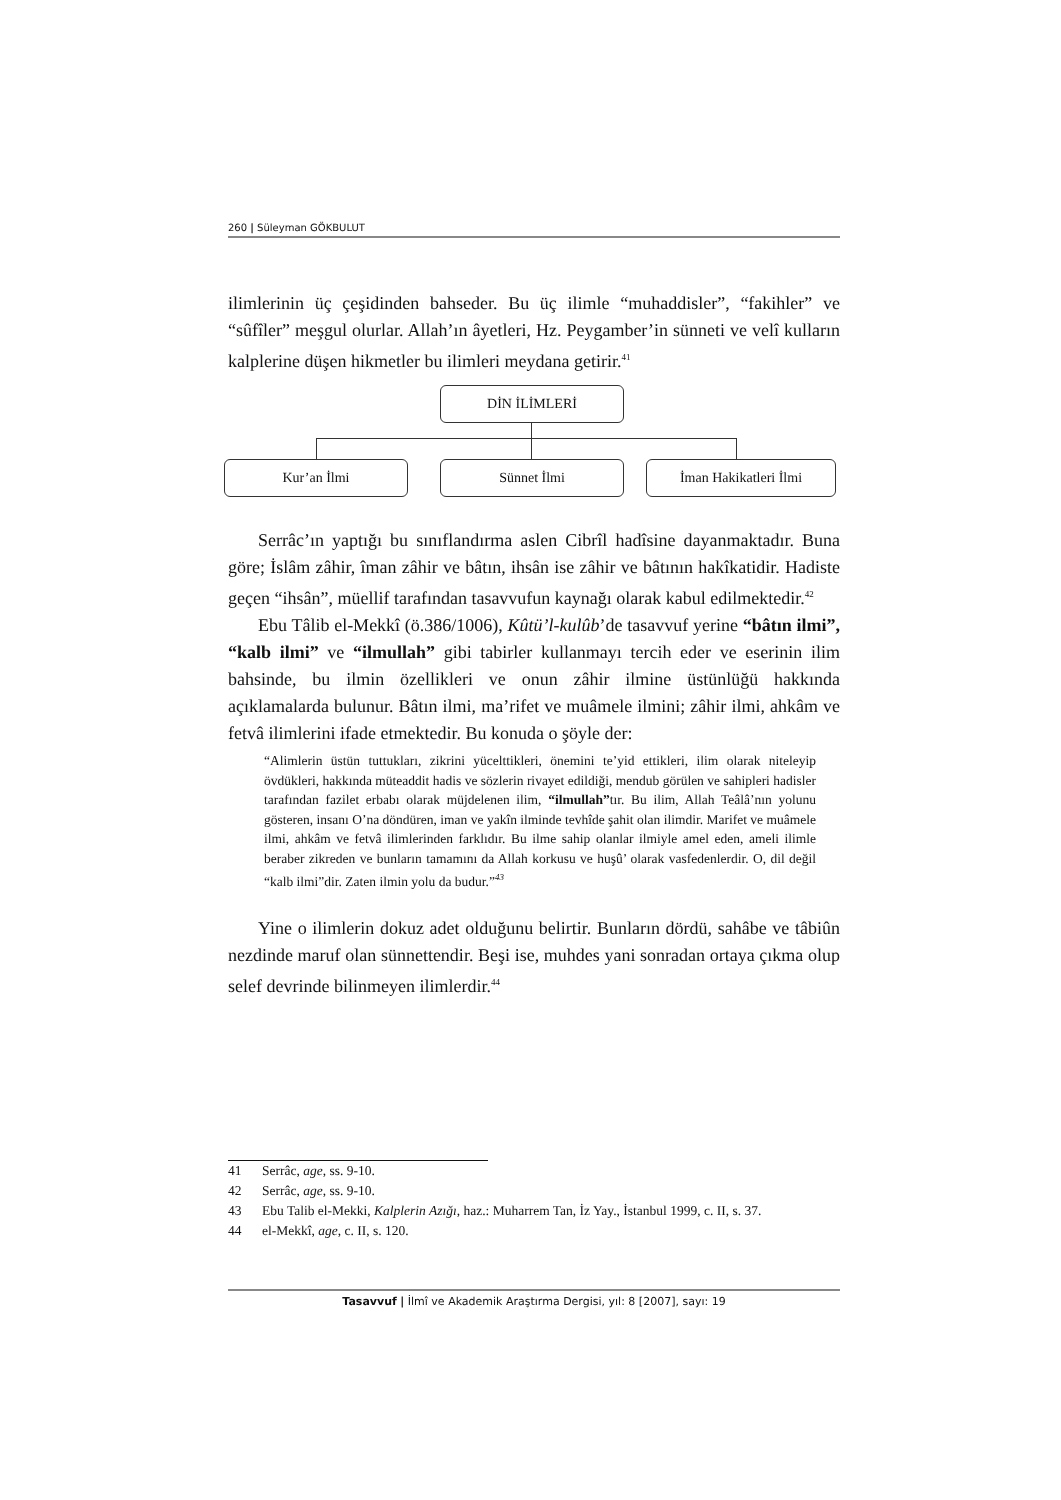260 | Süleyman GÖKBULUT
ilimlerinin üç çeşidinden bahseder. Bu üç ilimle “muhaddisler”, “fakihler” ve “sûfîler” meşgul olurlar. Allah’ın âyetleri, Hz. Peygamber’in sünneti ve velî kulların kalplerine düşen hikmetler bu ilimleri meydana getirir.<sup>41</sup>
DİN İLİMLERİ
Kur’an İlmi Sünnet İlmi İman Hakikatleri İlmi
Serrâc’ın yaptığı bu sınıflandırma aslen Cibrîl hadîsine dayanmaktadır. Buna göre; İslâm zâhir, îman zâhir ve bâtın, ihsân ise zâhir ve bâtının hakîkatidir. Hadiste geçen “ihsân”, müellif tarafından tasavvufun kaynağı olarak kabul edilmektedir.<sup>42</sup>
Ebu Tâlib el-Mekkî (ö.386/1006), Kûtü’l-kulûb’de tasavvuf yerine “bâtın ilmi”, “kalb ilmi” ve “ilmullah” gibi tabirler kullanmayı tercih eder ve eserinin ilim bahsinde, bu ilmin özellikleri ve onun zâhir ilmine üstünlüğü hakkında açıklamalarda bulunur. Bâtın ilmi, ma’rifet ve muâmele ilmini; zâhir ilmi, ahkâm ve fetvâ ilimlerini ifade etmektedir. Bu konuda o şöyle der:
“Alimlerin üstün tuttukları, zikrini yücelttikleri, önemini te’yid ettikleri, ilim olarak niteleyip övdükleri, hakkında müteaddit hadis ve sözlerin rivayet edildiği, mendub görülen ve sahipleri hadisler tarafından fazilet erbabı olarak müjdelenen ilim, “ilmullah”tır. Bu ilim, Allah Teâlâ’nın yolunu gösteren, insanı O’na döndüren, iman ve yakîn ilminde tevhîde şahit olan ilimdir. Marifet ve muâmele ilmi, ahkâm ve fetvâ ilimlerinden farklıdır. Bu ilme sahip olanlar ilmiyle amel eden, ameli ilimle beraber zikreden ve bunların tamamını da Allah korkusu ve huşû’ olarak vasfedenlerdir. O, dil değil “kalb ilmi”dir. Zaten ilmin yolu da budur.”<sup>43</sup>
Yine o ilimlerin dokuz adet olduğunu belirtir. Bunların dördü, sahâbe ve tâbiûn nezdinde maruf olan sünnettendir. Beşi ise, muhdes yani sonradan ortaya çıkma olup selef devrinde bilinmeyen ilimlerdir.<sup>44</sup>
41 Serrâc, age, ss. 9-10.
42 Serrâc, age, ss. 9-10.
43 Ebu Talib el-Mekki, Kalplerin Azığı, haz.: Muharrem Tan, İz Yay., İstanbul 1999, c. II, s. 37.
44 el-Mekkî, age, c. II, s. 120.
Tasavvuf | İlmî ve Akademik Araştırma Dergisi, yıl: 8 [2007], sayı: 19